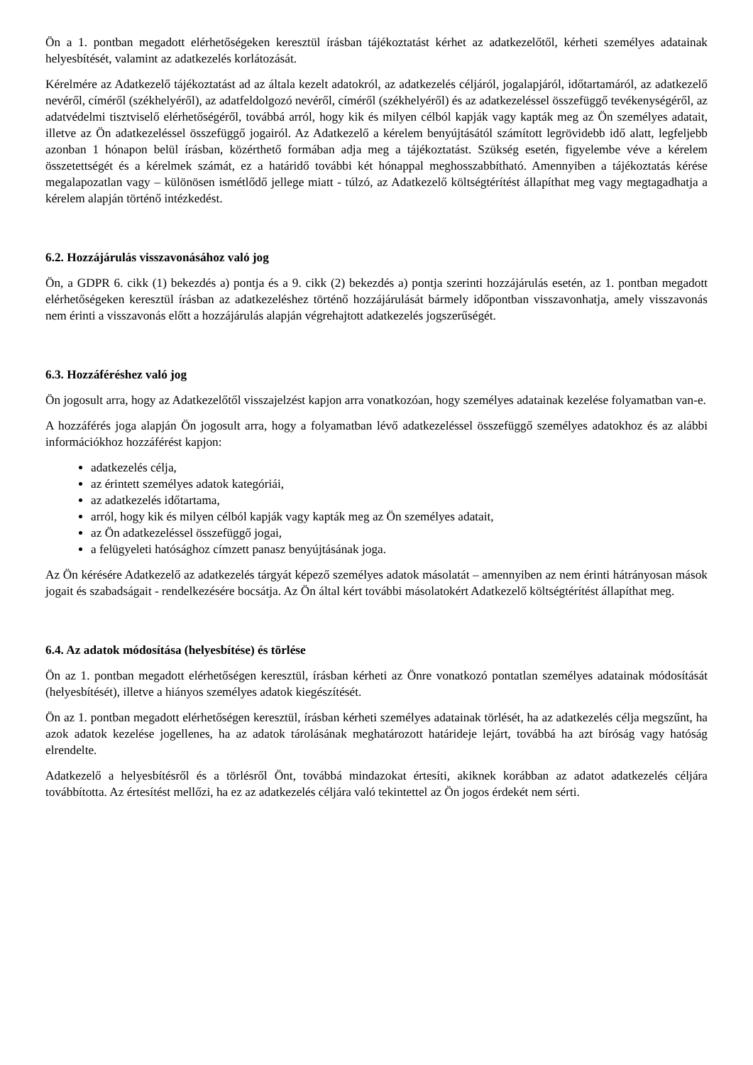Ön a 1. pontban megadott elérhetőségeken keresztül írásban tájékoztatást kérhet az adatkezelőtől, kérheti személyes adatainak helyesbítését, valamint az adatkezelés korlátozását.
Kérelmére az Adatkezelő tájékoztatást ad az általa kezelt adatokról, az adatkezelés céljáról, jogalapjáról, időtartamáról, az adatkezelő nevéről, címéről (székhelyéről), az adatfeldolgozó nevéről, címéről (székhelyéről) és az adatkezeléssel összefüggő tevékenységéről, az adatvédelmi tisztviselő elérhetőségéről, továbbá arról, hogy kik és milyen célból kapják vagy kapták meg az Ön személyes adatait, illetve az Ön adatkezeléssel összefüggő jogairól. Az Adatkezelő a kérelem benyújtásától számított legrövidebb idő alatt, legfeljebb azonban 1 hónapon belül írásban, közérthető formában adja meg a tájékoztatást. Szükség esetén, figyelembe véve a kérelem összetettségét és a kérelmek számát, ez a határidő további két hónappal meghosszabbítható. Amennyiben a tájékoztatás kérése megalapozatlan vagy – különösen ismétlődő jellege miatt - túlzó, az Adatkezelő költségtérítést állapíthat meg vagy megtagadhatja a kérelem alapján történő intézkedést.
6.2. Hozzájárulás visszavonásához való jog
Ön, a GDPR 6. cikk (1) bekezdés a) pontja és a 9. cikk (2) bekezdés a) pontja szerinti hozzájárulás esetén, az 1. pontban megadott elérhetőségeken keresztül írásban az adatkezeléshez történő hozzájárulását bármely időpontban visszavonhatja, amely visszavonás nem érinti a visszavonás előtt a hozzájárulás alapján végrehajtott adatkezelés jogszerűségét.
6.3. Hozzáféréshez való jog
Ön jogosult arra, hogy az Adatkezelőtől visszajelzést kapjon arra vonatkozóan, hogy személyes adatainak kezelése folyamatban van-e.
A hozzáférés joga alapján Ön jogosult arra, hogy a folyamatban lévő adatkezeléssel összefüggő személyes adatokhoz és az alábbi információkhoz hozzáférést kapjon:
adatkezelés célja,
az érintett személyes adatok kategóriái,
az adatkezelés időtartama,
arról, hogy kik és milyen célból kapják vagy kapták meg az Ön személyes adatait,
az Ön adatkezeléssel összefüggő jogai,
a felügyeleti hatósághoz címzett panasz benyújtásának joga.
Az Ön kérésére Adatkezelő az adatkezelés tárgyát képező személyes adatok másolatát – amennyiben az nem érinti hátrányosan mások jogait és szabadságait - rendelkezésére bocsátja. Az Ön által kért további másolatokért Adatkezelő költségtérítést állapíthat meg.
6.4. Az adatok módosítása (helyesbítése) és törlése
Ön az 1. pontban megadott elérhetőségen keresztül, írásban kérheti az Önre vonatkozó pontatlan személyes adatainak módosítását (helyesbítését), illetve a hiányos személyes adatok kiegészítését.
Ön az 1. pontban megadott elérhetőségen keresztül, írásban kérheti személyes adatainak törlését, ha az adatkezelés célja megszűnt, ha azok adatok kezelése jogellenes, ha az adatok tárolásának meghatározott határideje lejárt, továbbá ha azt bíróság vagy hatóság elrendelte.
Adatkezelő a helyesbítésről és a törlésről Önt, továbbá mindazokat értesíti, akiknek korábban az adatot adatkezelés céljára továbbította. Az értesítést mellőzi, ha ez az adatkezelés céljára való tekintettel az Ön jogos érdekét nem sérti.